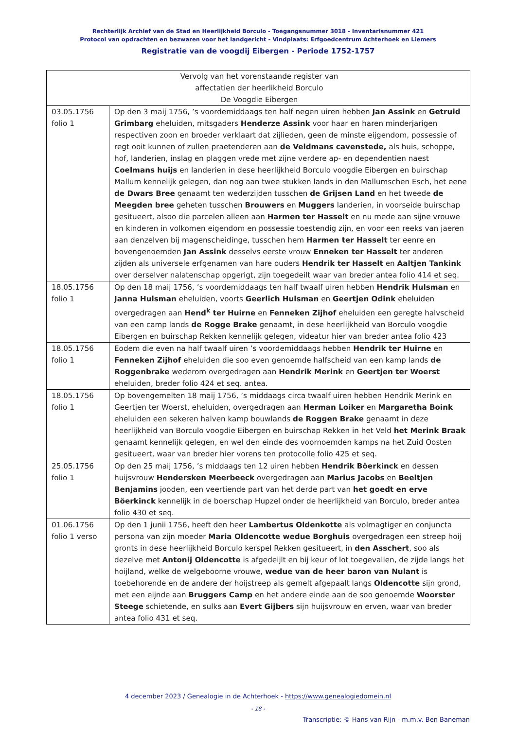Rechterlijk Archief van de Stad en Heerlijkheid Borculo - Toegangsnummer 3018 - Inventarisnummer 421
Protocol van opdrachten en bezwaren voor het landgericht - Vindplaats: Erfgoedcentrum Achterhoek en Liemers
Registratie van de voogdij Eibergen - Periode 1752-1757
| Vervolg van het vorenstaande register van affectatien der heerlikheid Borculo De Voogdie Eibergen | |
| 03.05.1756 folio 1 | Op den 3 maij 1756, ’s voordemiddaags ten half negen uiren hebben Jan Assink en Getruid Grimbarg eheluiden, mitsgaders Henderze Assink voor haar en haren minderjarigen respectiven zoon en broeder verklaart dat zijlieden, geen de minste eijgendom, possessie of regt ooit kunnen of zullen praetenderen aan de Veldmans cavenstede, als huis, schoppe, hof, landerien, inslag en plaggen vrede met zijne verdere ap- en dependentien naest Coelmans huijs en landerien in dese heerlijkheid Borculo voogdie Eibergen en buirschap Mallum kennelijk gelegen, dan nog aan twee stukken lands in den Mallumschen Esch, het eene de Dwars Bree genaamt ten wederzijden tusschen de Grijsen Land en het tweede de Meegden bree geheten tusschen Brouwers en Muggers landerien, in voorseide buirschap gesitueert, alsoo die parcelen alleen aan Harmen ter Hasselt en nu mede aan sijne vrouwe en kinderen in volkomen eigendom en possessie toestendig zijn, en voor een reeks van jaeren aan denzelven bij magenscheidinge, tusschen hem Harmen ter Hasselt ter eenre en bovengenoemden Jan Assink desselvs eerste vrouw Enneken ter Hasselt ter anderen zijden als universele erfgenamen van hare ouders Hendrik ter Hasselt en Aaltjen Tankink over derselver nalatenschap opgerigt, zijn toegedeilt waar van breder antea folio 414 et seq. |
| 18.05.1756 folio 1 | Op den 18 maij 1756, ’s voordemiddaags ten half twaalf uiren hebben Hendrik Hulsman en Janna Hulsman eheluiden, voorts Geerlich Hulsman en Geertjen Odink eheluiden overgedragen aan Hend<sup>k</sup> ter Huirne en Fenneken Zijhof eheluiden een geregte halvscheid van een camp lands de Rogge Brake genaamt, in dese heerlijkheid van Borculo voogdie Eibergen en buirschap Rekken kennelijk gelegen, videatur hier van breder antea folio 423 |
| 18.05.1756 folio 1 | Eodem die even na half twaalf uiren ’s voordemiddaags hebben Hendrik ter Huirne en Fenneken Zijhof eheluiden die soo even genoemde halfscheid van een kamp lands de Roggenbrake wederom overgedragen aan Hendrik Merink en Geertjen ter Woerst eheluiden, breder folio 424 et seq. antea. |
| 18.05.1756 folio 1 | Op bovengemelten 18 maij 1756, ’s middaags circa twaalf uiren hebben Hendrik Merink en Geertjen ter Woerst, eheluiden, overgedragen aan Herman Loiker en Margaretha Boink eheluiden een sekeren halven kamp bouwlands de Roggen Brake genaamt in deze heerlijkheid van Borculo voogdie Eibergen en buirschap Rekken in het Veld het Merink Braak genaamt kennelijk gelegen, en wel den einde des voornoemden kamps na het Zuid Oosten gesitueert, waar van breder hier vorens ten protocolle folio 425 et seq. |
| 25.05.1756 folio 1 | Op den 25 maij 1756, ’s middaags ten 12 uiren hebben Hendrik Böerkinck en dessen huijsvrouw Hendersken Meerbeeck overgedragen aan Marius Jacobs en Beeltjen Benjamins jooden, een veertiende part van het derde part van het goedt en erve Böerkinck kennelijk in de boerschap Hupzel onder de heerlijkheid van Borculo, breder antea folio 430 et seq. |
| 01.06.1756 folio 1 verso | Op den 1 junii 1756, heeft den heer Lambertus Oldenkotte als volmagtiger en conjuncta persona van zijn moeder Maria Oldencotte wedue Borghuis overgedragen een streep hoij gronts in dese heerlijkheid Borculo kerspel Rekken gesitueert, in den Asschert , soo als dezelve met Antonij Oldencotte is afgedeijlt en bij keur of lot toegevallen, de zijde langs het hoijland, welke de welgeboorne vrouwe, wedue van de heer baron van Nulant is toebehorende en de andere der hoijstreep als gemelt afgepaalt langs Oldencotte sijn grond, met een eijnde aan Bruggers Camp en het andere einde aan de soo genoemde Woorster Steege schietende, en sulks aan Evert Gijbers sijn huijsvrouw en erven, waar van breder antea folio 431 et seq. |
4 december 2023 / Genealogie in de Achterhoek - https://www.genealogiedomein.nl
- 18 -
Transcriptie: © Hans van Rijn - m.m.v. Ben Baneman